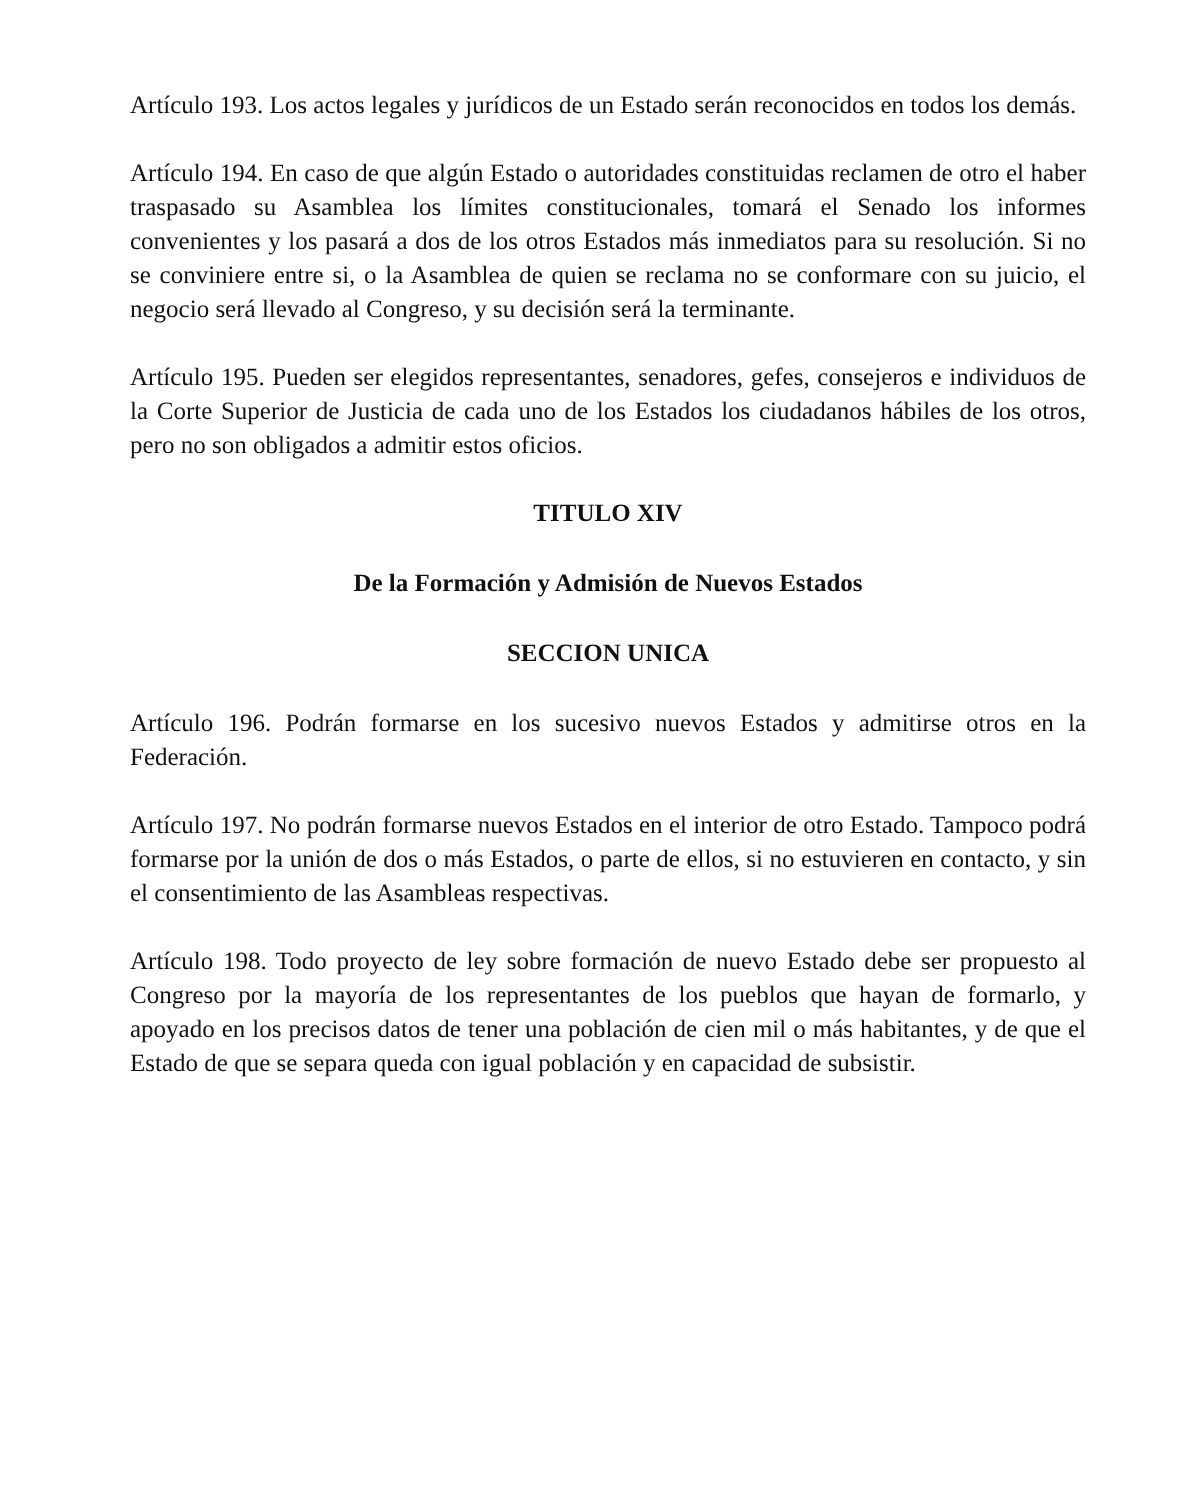Artículo 193. Los actos legales y jurídicos de un Estado serán reconocidos en todos los demás.
Artículo 194. En caso de que algún Estado o autoridades constituidas reclamen de otro el haber traspasado su Asamblea los límites constitucionales, tomará el Senado los informes convenientes y los pasará a dos de los otros Estados más inmediatos para su resolución. Si no se conviniere entre si, o la Asamblea de quien se reclama no se conformare con su juicio, el negocio será llevado al Congreso, y su decisión será la terminante.
Artículo 195. Pueden ser elegidos representantes, senadores, gefes, consejeros e individuos de la Corte Superior de Justicia de cada uno de los Estados los ciudadanos hábiles de los otros, pero no son obligados a admitir estos oficios.
TITULO XIV
De la Formación y Admisión de Nuevos Estados
SECCION UNICA
Artículo 196. Podrán formarse en los sucesivo nuevos Estados y admitirse otros en la Federación.
Artículo 197. No podrán formarse nuevos Estados en el interior de otro Estado. Tampoco podrá formarse por la unión de dos o más Estados, o parte de ellos, si no estuvieren en contacto, y sin el consentimiento de las Asambleas respectivas.
Artículo 198. Todo proyecto de ley sobre formación de nuevo Estado debe ser propuesto al Congreso por la mayoría de los representantes de los pueblos que hayan de formarlo, y apoyado en los precisos datos de tener una población de cien mil o más habitantes, y de que el Estado de que se separa queda con igual población y en capacidad de subsistir.